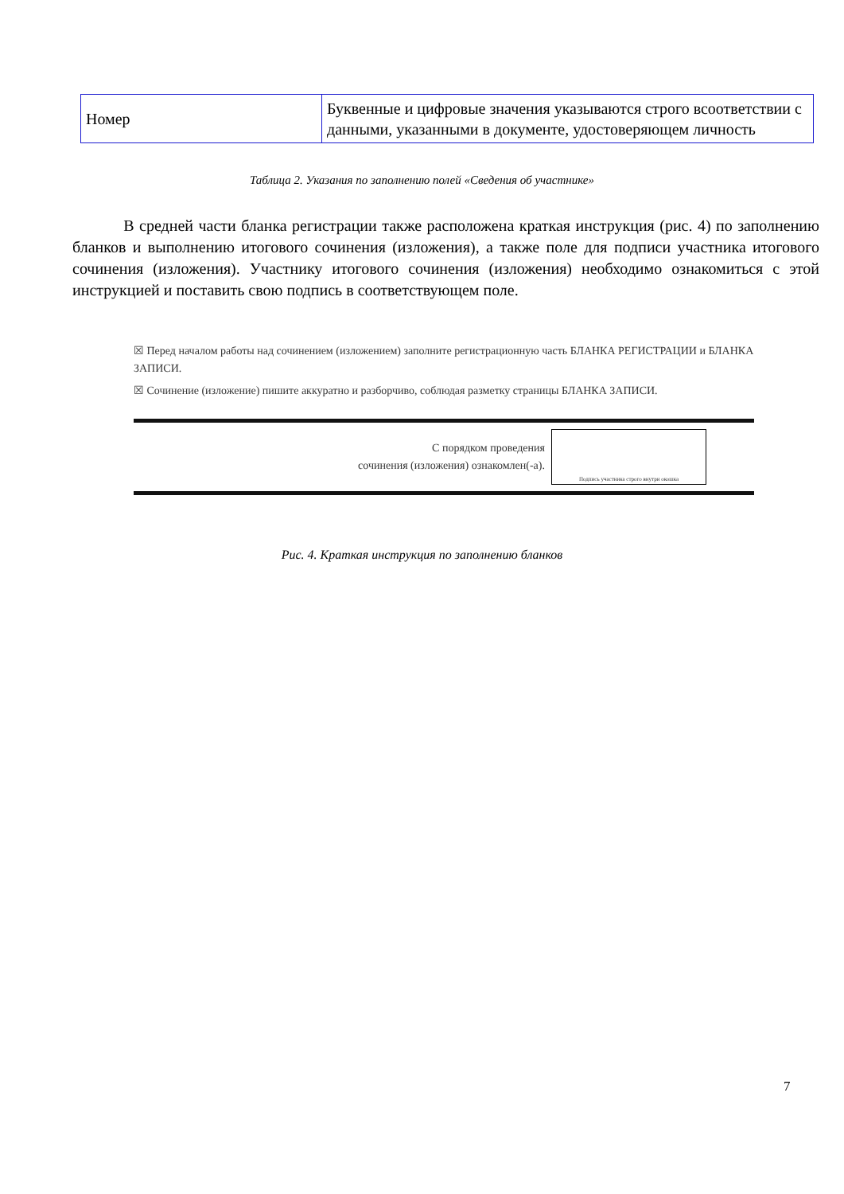| Номер | Буквенные и цифровые значения указываются строго всоответствии с данными, указанными в документе, удостоверяющем личность |
Таблица 2. Указания по заполнению полей «Сведения об участнике»
В средней части бланка регистрации также расположена краткая инструкция (рис. 4) по заполнению бланков и выполнению итогового сочинения (изложения), а также поле для подписи участника итогового сочинения (изложения). Участнику итогового сочинения (изложения) необходимо ознакомиться с этой инструкцией и поставить свою подпись в соответствующем поле.
☒ Перед началом работы над сочинением (изложением) заполните регистрационную часть БЛАНКА РЕГИСТРАЦИИ и БЛАНКА ЗАПИСИ.
☒ Сочинение (изложение) пишите аккуратно и разборчиво, соблюдая разметку страницы БЛАНКА ЗАПИСИ.
С порядком проведения
сочинения (изложения) ознакомлен(-а).
Подпись участника строго внутри окошка
Рис. 4. Краткая инструкция по заполнению бланков
7